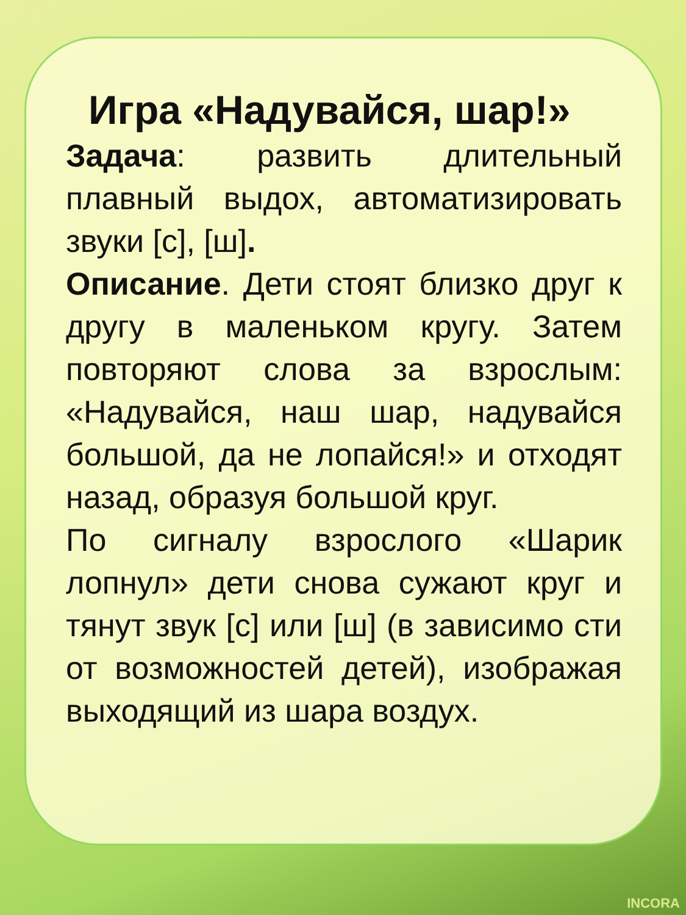Игра «Надувайся, шар!»
Задача: развить длительный плавный выдох, автоматизировать звуки [с], [ш].
Описание. Дети стоят близко друг к другу в маленьком кругу. Затем повторяют слова за взрослым: «Надувайся, наш шар, надувайся большой, да не лопайся!» и отходят назад, образуя большой круг.
По сигналу взрослого «Шарик лопнул» дети снова сужают круг и тянут звук [с] или [ш] (в зависимо сти от возможностей детей), изображая выходящий из шара воздух.
INCORA